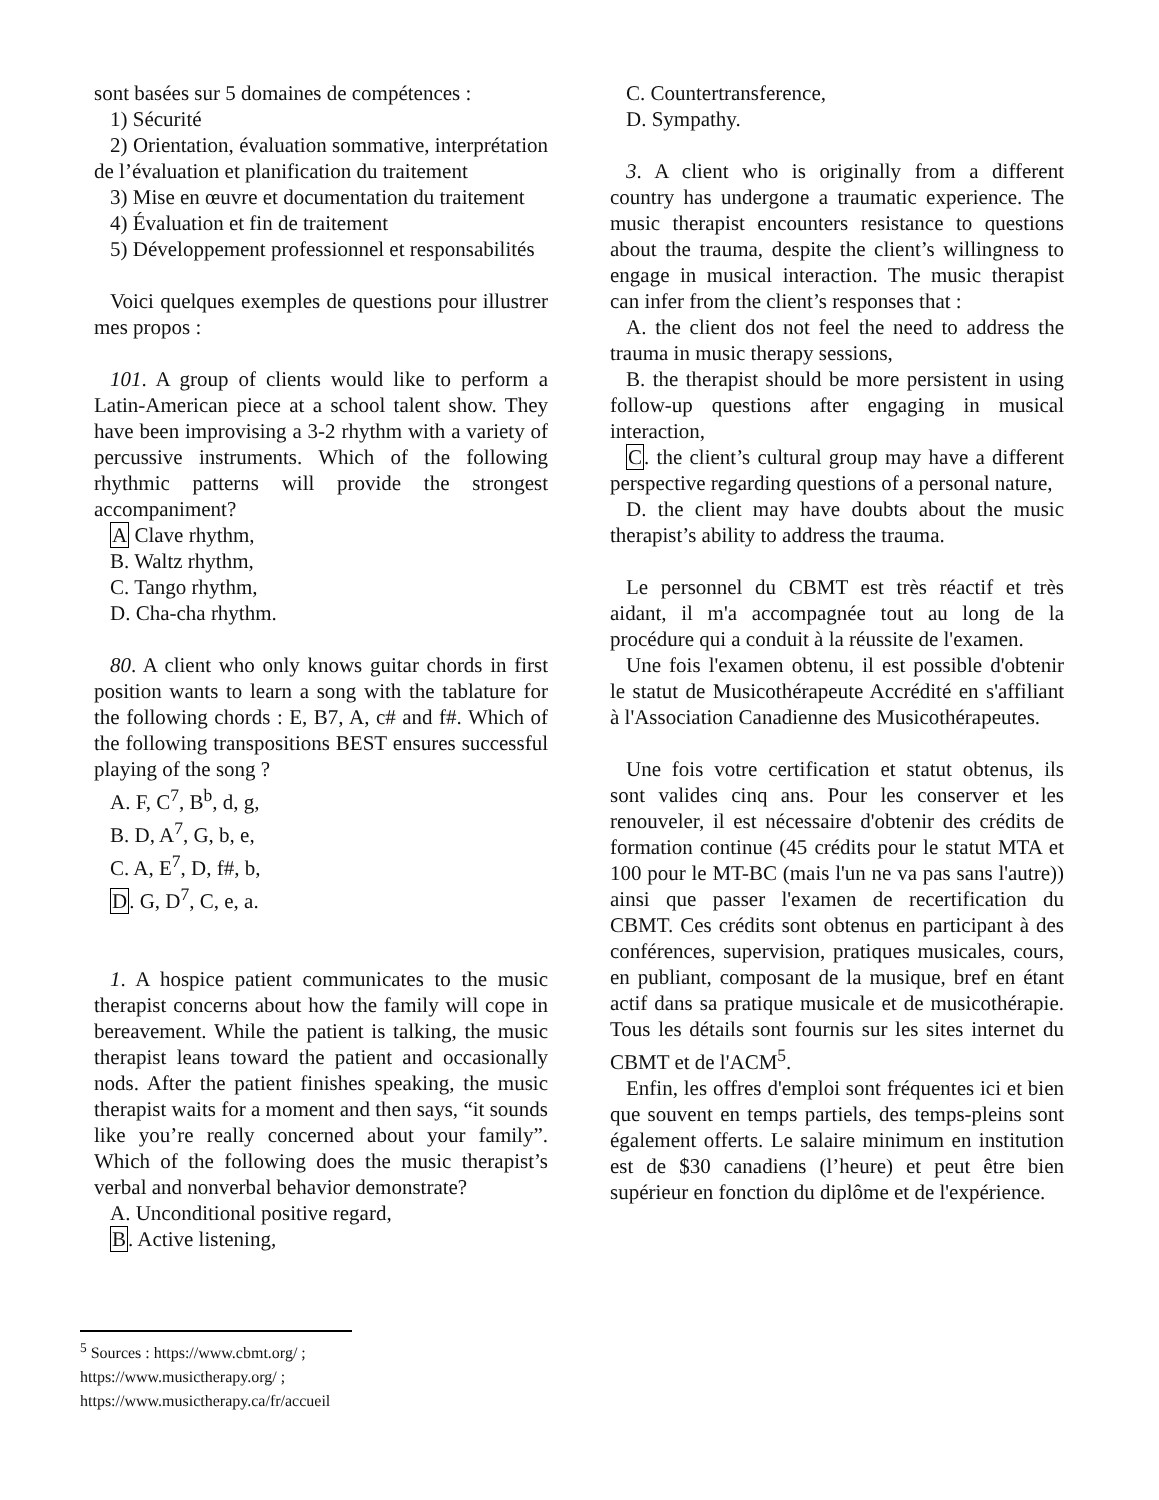sont basées sur 5 domaines de compétences :
1) Sécurité
2) Orientation, évaluation sommative, interprétation de l’évaluation et planification du traitement
3) Mise en œuvre et documentation du traitement
4) Évaluation et fin de traitement
5) Développement professionnel et responsabilités
Voici quelques exemples de questions pour illustrer mes propos :
101. A group of clients would like to perform a Latin-American piece at a school talent show. They have been improvising a 3-2 rhythm with a variety of percussive instruments. Which of the following rhythmic patterns will provide the strongest accompaniment?
A Clave rhythm,
B. Waltz rhythm,
C. Tango rhythm,
D. Cha-cha rhythm.
80. A client who only knows guitar chords in first position wants to learn a song with the tablature for the following chords : E, B7, A, c# and f#. Which of the following transpositions BEST ensures successful playing of the song ?
A. F, C<sup>7</sup>, B<sup>b</sup>, d, g,
B. D, A<sup>7</sup>, G, b, e,
C. A, E<sup>7</sup>, D, f#, b,
D. G, D<sup>7</sup>, C, e, a.
1. A hospice patient communicates to the music therapist concerns about how the family will cope in bereavement. While the patient is talking, the music therapist leans toward the patient and occasionally nods. After the patient finishes speaking, the music therapist waits for a moment and then says, “it sounds like you’re really concerned about your family”. Which of the following does the music therapist’s verbal and nonverbal behavior demonstrate?
A. Unconditional positive regard,
B. Active listening,
C. Countertransference,
D. Sympathy.
3. A client who is originally from a different country has undergone a traumatic experience. The music therapist encounters resistance to questions about the trauma, despite the client’s willingness to engage in musical interaction. The music therapist can infer from the client’s responses that :
A. the client dos not feel the need to address the trauma in music therapy sessions,
B. the therapist should be more persistent in using follow-up questions after engaging in musical interaction,
C. the client’s cultural group may have a different perspective regarding questions of a personal nature,
D. the client may have doubts about the music therapist’s ability to address the trauma.
Le personnel du CBMT est très réactif et très aidant, il m'a accompagnée tout au long de la procédure qui a conduit à la réussite de l'examen.
Une fois l'examen obtenu, il est possible d'obtenir le statut de Musicothérapeute Accrédité en s'affiliant à l'Association Canadienne des Musicothérapeutes.
Une fois votre certification et statut obtenus, ils sont valides cinq ans. Pour les conserver et les renouveler, il est nécessaire d'obtenir des crédits de formation continue (45 crédits pour le statut MTA et 100 pour le MT-BC (mais l'un ne va pas sans l'autre)) ainsi que passer l'examen de recertification du CBMT. Ces crédits sont obtenus en participant à des conférences, supervision, pratiques musicales, cours, en publiant, composant de la musique, bref en étant actif dans sa pratique musicale et de musicothérapie. Tous les détails sont fournis sur les sites internet du CBMT et de l'ACM<sup>5</sup>.
Enfin, les offres d'emploi sont fréquentes ici et bien que souvent en temps partiels, des temps-pleins sont également offerts. Le salaire minimum en institution est de $30 canadiens (l’heure) et peut être bien supérieur en fonction du diplôme et de l'expérience.
<sup>5</sup> Sources : https://www.cbmt.org/ ;
https://www.musictherapy.org/ ;
https://www.musictherapy.ca/fr/accueil